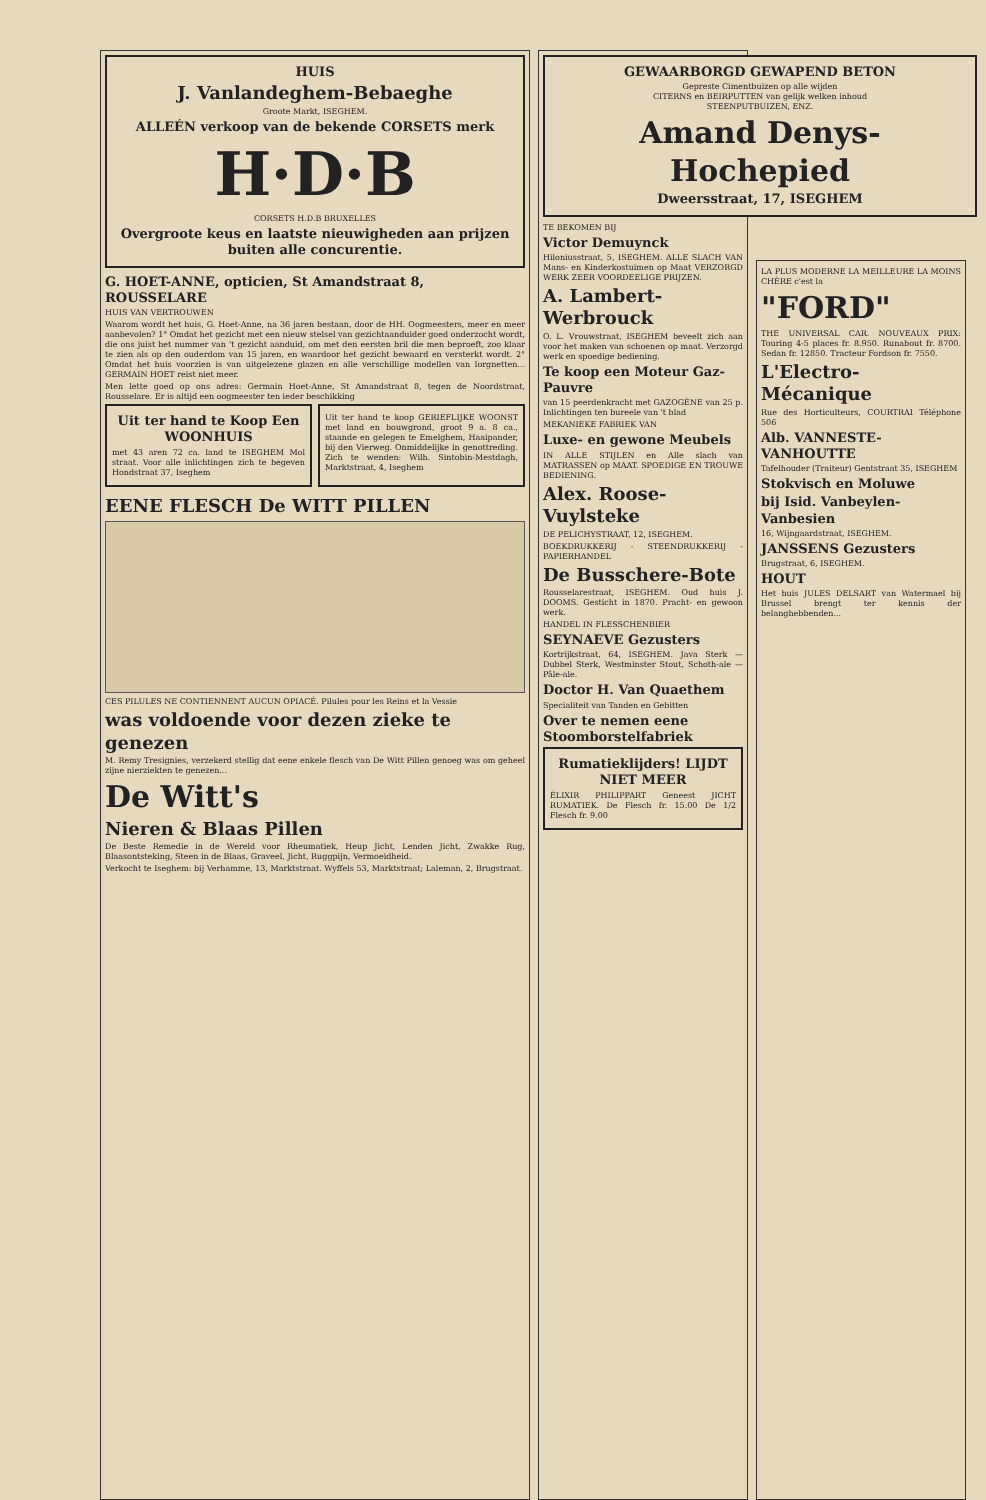HUIS
J. Vanlandeghem-Bebaeghe
Groote Markt, ISEGHEM.
ALLEÉN verkoop van de bekende CORSETS merk
H·D·B
CORSETS H.D.B BRUXELLES
Overgroote keus en laatste nieuwigheden aan prijzen buiten alle concurentie.
G. HOET-ANNE, opticien, St Amandstraat 8, ROUSSELARE
HUIS VAN VERTROUWEN
Waarom wordt het huis, G. Hoet-Anne, na 36 jaren bestaan, door de HH. Oogmeesters, meer en meer aanbevolen? 1° Omdat het gezicht met een nieuw stelsel van gezichtaanduider goed onderzocht wordt, die ons juist het nummer van 't gezicht aanduid, om met den eersten bril die men beproeft, zoo klaar te zien als op den ouderdom van 15 jaren, en waardoor het gezicht bewaard en versterkt wordt. 2° Omdat het huis voorzien is van uitgelezene glazen en alle verschillige modellen van lorgnetten... GERMAIN HOET reist niet meer.
Men lette goed op ons adres: Germain Hoet-Anne, St Amandstraat 8, tegen de Noordstraat, Rousselare. Er is altijd een oogmeester ten ieder beschikking
Uit ter hand te Koop Een WOONHUIS
met 43 aren 72 ca. land te ISEGHEM Mol straat. Voor alle inlichtingen zich te begeven Hondstraat 37, Iseghem
Uit ter hand te koop GERIEFLIJKE WOONST met land en bouwgrond, groot 9 a. 8 ca., staande en gelegen te Emelghem, Haaipander, bij den Vierweg. Onmiddelijke in genottreding. Zich te wenden: Wilh. Sintobin-Mestdagh, Marktstraat, 4, Iseghem
EENE FLESCH De WITT PILLEN
CES PILULES NE CONTIENNENT AUCUN OPIACÉ. Pilules pour les Reins et la Vessie
was voldoende voor dezen zieke te genezen
M. Remy Tresignies, verzekerd stellig dat eene enkele flesch van De Witt Pillen genoeg was om geheel zijne nierziekten te genezen...
De Witt's
Nieren & Blaas Pillen
De Beste Remedie in de Wereld voor Rheumatiek, Heup Jicht, Lenden Jicht, Zwakke Rug, Blaasontsteking, Steen in de Blaas, Graveel, Jicht, Ruggpijn, Vermoeidheid.
Verkocht te Iseghem: bij Verhamme, 13, Marktstraat. Wyffels 53, Marktstraat; Laleman, 2, Brugstraat.
GEWAARBORGD GEWAPEND BETON
Gepreste Cimentbuizen op alle wijden
CITERNS en BEIRPUTTEN van gelijk welken inhoud
STEENPUTBUIZEN, ENZ.
Amand Denys-Hochepied
Dweersstraat, 17, ISEGHEM
TE BEKOMEN BIJ
Victor Demuynck
Hiloniusstraat, 5, ISEGHEM. ALLE SLACH VAN Mans- en Kinderkostuimen op Maat VERZORGD WERK ZEER VOORDEELIGE PRIJZEN.
A. Lambert-Werbrouck
O. L. Vrouwstraat, ISEGHEM beveelt zich aan voor het maken van schoenen op maat. Verzorgd werk en spoedige bediening.
Te koop een Moteur Gaz-Pauvre
van 15 peerdenkracht met GAZOGÈNE van 25 p. Inlichtingen ten bureele van 't blad
MEKANIEKE FABRIEK VAN
Luxe- en gewone Meubels
IN ALLE STIJLEN en Alle slach van MATRASSEN op MAAT. SPOEDIGE EN TROUWE BEDIENING.
Alex. Roose-Vuylsteke
DE PELICHYSTRAAT, 12, ISEGHEM.
BOEKDRUKKERIJ - STEENDRUKKERIJ - PAPIERHANDEL
De Busschere-Bote
Rousselarestraat, ISEGHEM. Oud huis J. DOOMS. Gesticht in 1870. Pracht- en gewoon werk.
HANDEL IN FLESSCHENBIER
SEYNAEVE Gezusters
Kortrijkstraat, 64, ISEGHEM. Java Sterk — Dubbel Sterk, Westminster Stout, Schoth-ale — Pâle-ale.
Doctor H. Van Quaethem
Specialiteit van Tanden en Gebitten
Over te nemen eene Stoomborstelfabriek
Rumatieklijders! LIJDT NIET MEER
ÉLIXIR PHILIPPART Geneest JICHT RUMATIEK. De Flesch fr. 15.00 De 1/2 Flesch fr. 9.00
LA PLUS MODERNE LA MEILLEURE LA MOINS CHÈRE c'est la
"FORD"
THE UNIVERSAL CAR. NOUVEAUX PRIX: Touring 4-5 places fr. 8.950. Runabout fr. 8700. Sedan fr. 12850. Tracteur Fordson fr. 7550.
L'Electro-Mécanique
Rue des Horticulteurs, COURTRAI Téléphone 506
Alb. VANNESTE-VANHOUTTE
Tafelhouder (Traiteur) Gentstraat 35, ISEGHEM
Stokvisch en Moluwe
bij Isid. Vanbeylen-Vanbesien
16, Wijngaardstraat, ISEGHEM.
JANSSENS Gezusters
Brugstraat, 6, ISEGHEM.
HOUT
Het huis JULES DELSART van Watermael bij Brussel brengt ter kennis der belanghebbenden...